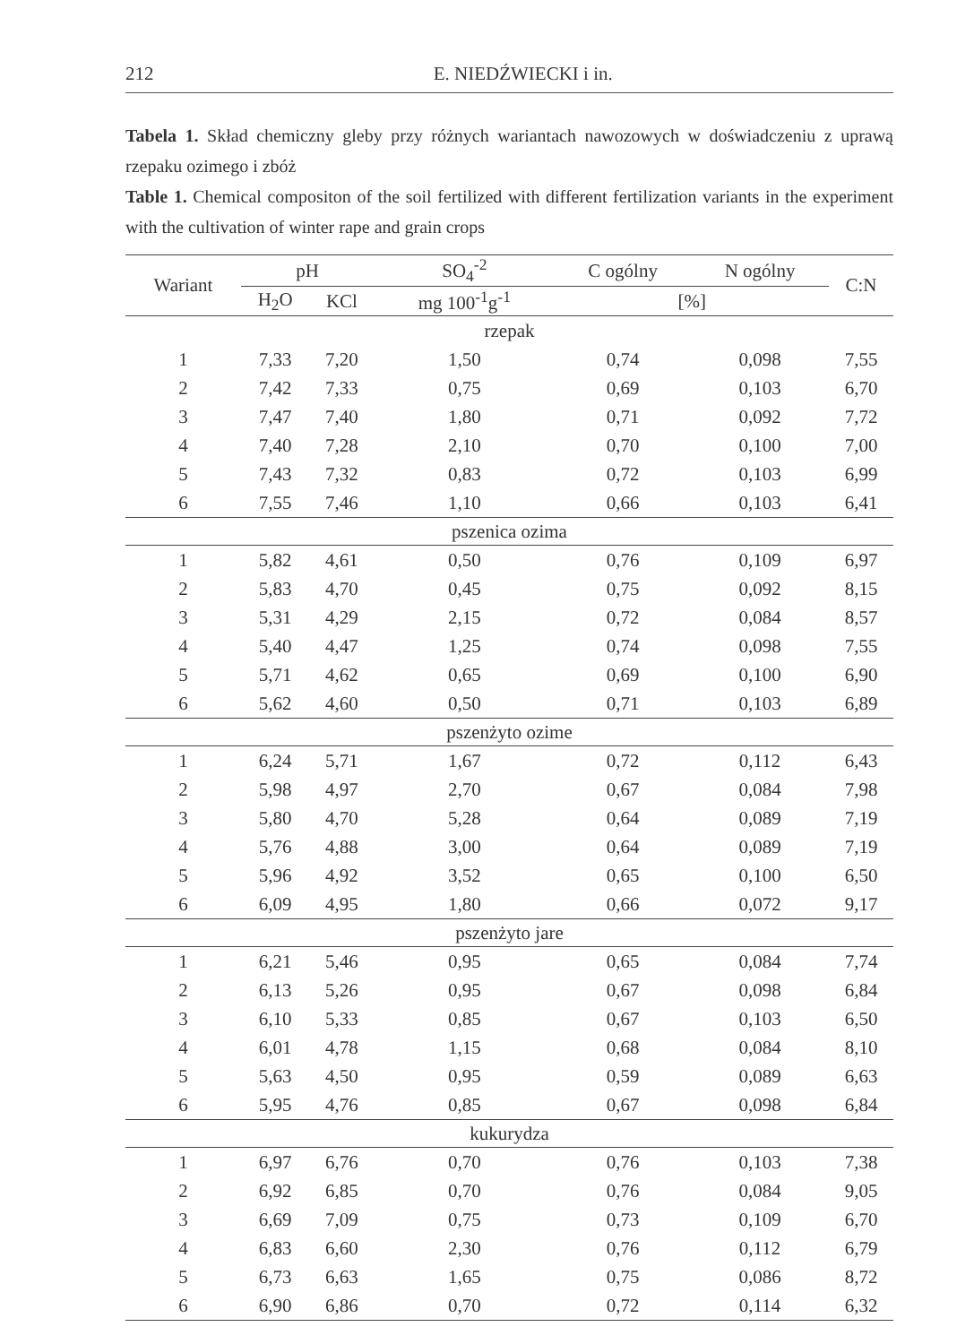212 E. NIEDŹWIECKI i in.
Tabela 1. Skład chemiczny gleby przy różnych wariantach nawozowych w doświadczeniu z uprawą rzepaku ozimego i zbóż
Table 1. Chemical compositon of the soil fertilized with different fertilization variants in the experiment with the cultivation of winter rape and grain crops
| Wariant | pH | | SO<sub>4</sub><sup>-2</sup> | C ogólny | N ogólny | C:N |
| --- | --- | --- | --- | --- | --- | --- |
| | H<sub>2</sub>O | KCl | mg 100<sup>-1</sup>g<sup>-1</sup> | [%] | | |
| rzepak | | | | | | |
| 1 | 7,33 | 7,20 | 1,50 | 0,74 | 0,098 | 7,55 |
| 2 | 7,42 | 7,33 | 0,75 | 0,69 | 0,103 | 6,70 |
| 3 | 7,47 | 7,40 | 1,80 | 0,71 | 0,092 | 7,72 |
| 4 | 7,40 | 7,28 | 2,10 | 0,70 | 0,100 | 7,00 |
| 5 | 7,43 | 7,32 | 0,83 | 0,72 | 0,103 | 6,99 |
| 6 | 7,55 | 7,46 | 1,10 | 0,66 | 0,103 | 6,41 |
| pszenica ozima | | | | | | |
| 1 | 5,82 | 4,61 | 0,50 | 0,76 | 0,109 | 6,97 |
| 2 | 5,83 | 4,70 | 0,45 | 0,75 | 0,092 | 8,15 |
| 3 | 5,31 | 4,29 | 2,15 | 0,72 | 0,084 | 8,57 |
| 4 | 5,40 | 4,47 | 1,25 | 0,74 | 0,098 | 7,55 |
| 5 | 5,71 | 4,62 | 0,65 | 0,69 | 0,100 | 6,90 |
| 6 | 5,62 | 4,60 | 0,50 | 0,71 | 0,103 | 6,89 |
| pszenżyto ozime | | | | | | |
| 1 | 6,24 | 5,71 | 1,67 | 0,72 | 0,112 | 6,43 |
| 2 | 5,98 | 4,97 | 2,70 | 0,67 | 0,084 | 7,98 |
| 3 | 5,80 | 4,70 | 5,28 | 0,64 | 0,089 | 7,19 |
| 4 | 5,76 | 4,88 | 3,00 | 0,64 | 0,089 | 7,19 |
| 5 | 5,96 | 4,92 | 3,52 | 0,65 | 0,100 | 6,50 |
| 6 | 6,09 | 4,95 | 1,80 | 0,66 | 0,072 | 9,17 |
| pszenżyto jare | | | | | | |
| 1 | 6,21 | 5,46 | 0,95 | 0,65 | 0,084 | 7,74 |
| 2 | 6,13 | 5,26 | 0,95 | 0,67 | 0,098 | 6,84 |
| 3 | 6,10 | 5,33 | 0,85 | 0,67 | 0,103 | 6,50 |
| 4 | 6,01 | 4,78 | 1,15 | 0,68 | 0,084 | 8,10 |
| 5 | 5,63 | 4,50 | 0,95 | 0,59 | 0,089 | 6,63 |
| 6 | 5,95 | 4,76 | 0,85 | 0,67 | 0,098 | 6,84 |
| kukurydza | | | | | | |
| 1 | 6,97 | 6,76 | 0,70 | 0,76 | 0,103 | 7,38 |
| 2 | 6,92 | 6,85 | 0,70 | 0,76 | 0,084 | 9,05 |
| 3 | 6,69 | 7,09 | 0,75 | 0,73 | 0,109 | 6,70 |
| 4 | 6,83 | 6,60 | 2,30 | 0,76 | 0,112 | 6,79 |
| 5 | 6,73 | 6,63 | 1,65 | 0,75 | 0,086 | 8,72 |
| 6 | 6,90 | 6,86 | 0,70 | 0,72 | 0,114 | 6,32 |